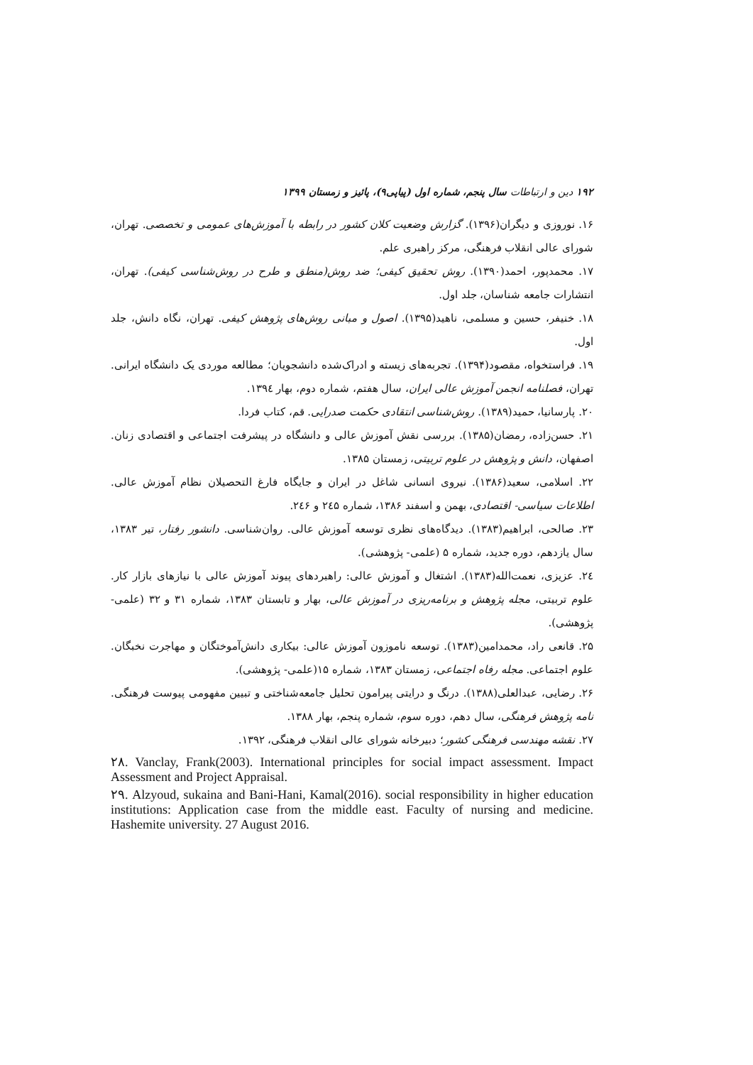۱۹۲ دین و ارتباطات سال پنجم، شماره اول (پیاپی۹)، پائیز و زمستان ۱۳۹۹
۱۶. نوروزی و دیگران(۱۳۹۶). گزارش وضعیت کلان کشور در رابطه با آموزش‌های عمومی و تخصصی. تهران، شورای عالی انقلاب فرهنگی، مرکز راهبری علم.
۱۷. محمدپور، احمد(۱۳۹۰). روش تحقیق کیفی؛ ضد روش(منطق و طرح در روش‌شناسی کیفی). تهران، انتشارات جامعه شناسان، جلد اول.
۱۸. خنیفر، حسین و مسلمی، ناهید(۱۳۹۵). اصول و مبانی روش‌های پژوهش کیفی. تهران، نگاه دانش، جلد اول.
۱۹. فراستخواه، مقصود(۱۳۹۴). تجربه‌های زیسته و ادراک‌شده دانشجویان؛ مطالعه موردی یک دانشگاه ایرانی. تهران، فصلنامه انجمن آموزش عالی ایران، سال هفتم، شماره دوم، بهار ۱۳۹٤.
۲۰. پارسانیا، حمید(۱۳۸۹). روش‌شناسی انتقادی حکمت صدرایی. قم، کتاب فردا.
۲۱. حسن‌زاده، رمضان(۱۳۸۵). بررسی نقش آموزش عالی و دانشگاه در پیشرفت اجتماعی و اقتصادی زنان. اصفهان، دانش و پژوهش در علوم تربیتی، زمستان ۱۳۸۵.
۲۲. اسلامی، سعید(۱۳۸۶). نیروی انسانی شاغل در ایران و جایگاه فارغ التحصیلان نظام آموزش عالی. اطلاعات سیاسی- اقتصادی، بهمن و اسفند ۱۳۸۶، شماره ۲٤۵ و ۲٤۶.
۲۳. صالحی، ابراهیم(۱۳۸۳). دیدگاه‌های نظری توسعه آموزش عالی. روان‌شناسی. دانشور رفتار، تیر ۱۳۸۳، سال یازدهم، دوره جدید، شماره ۵ (علمی- پژوهشی).
۲٤. عزیزی، نعمت‌الله(۱۳۸۳). اشتغال و آموزش عالی: راهبردهای پیوند آموزش عالی با نیازهای بازار کار. علوم تربیتی، مجله پژوهش و برنامه‌ریزی در آموزش عالی، بهار و تابستان ۱۳۸۳، شماره ۳۱ و ۳۲ (علمی-پژوهشی).
۲۵. قانعی راد، محمدامین(۱۳۸۳). توسعه ناموزون آموزش عالی: بیکاری دانش‌آموختگان و مهاجرت نخبگان. علوم اجتماعی. مجله رفاه اجتماعی، زمستان ۱۳۸۳، شماره ۱۵(علمی- پژوهشی).
۲۶. رضایی، عبدالعلی(۱۳۸۸). درنگ و درایتی پیرامون تحلیل جامعه‌شناختی و تبیین مفهومی پیوست فرهنگی. نامه پژوهش فرهنگی، سال دهم، دوره سوم، شماره پنجم، بهار ۱۳۸۸.
۲۷. نقشه مهندسی فرهنگی کشور؛ دبیرخانه شورای عالی انقلاب فرهنگی، ۱۳۹۲.
۲۸. Vanclay, Frank(2003). International principles for social impact assessment. Impact Assessment and Project Appraisal.
۲۹. Alzyoud, sukaina and Bani-Hani, Kamal(2016). social responsibility in higher education institutions: Application case from the middle east. Faculty of nursing and medicine. Hashemite university. 27 August 2016.